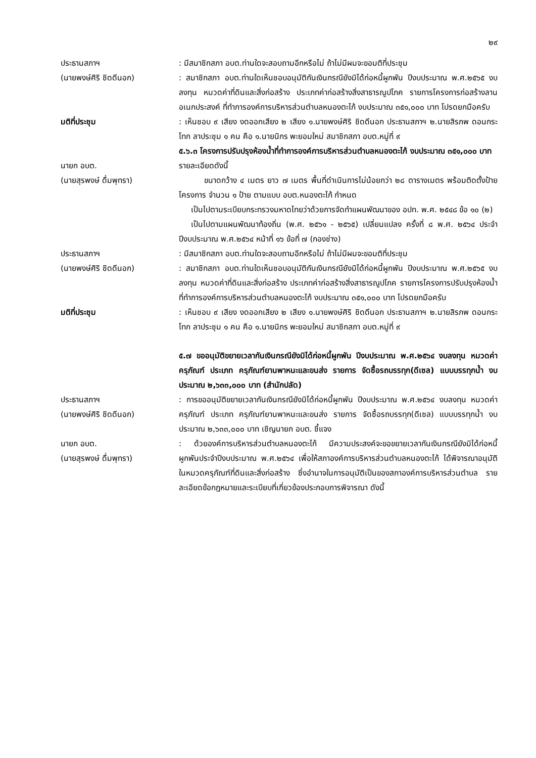๒๙
ประธานสภาฯ
(นายพงษ์ศิริ ชิดดีนอก)
: มีสมาชิกสภา อบต.ท่านใดจะสอบถามอีกหรือไม่ ถ้าไม่มีผมจะขอมติที่ประชุม
: สมาชิกสภา อบต.ท่านใดเห็นชอบอนุมัติกันเงินกรณียังมิได้ก่อหนี้ผูกพัน ปีงบประมาณ พ.ศ.๒๕๖๕ งบลงทุน หมวดค่าที่ดินและสิ่งก่อสร้าง ประเภทค่าก่อสร้างสิ่งสาธารณูปโภค รายการโครงการก่อสร้างลานอเนกประสงค์ ที่ทำการองค์การบริหารส่วนตำบลหนองตะไก้ งบประมาณ ๓๕๑,๐๐๐ บาท โปรดยกมือครับ
มติที่ประชุม : เห็นชอบ ๙ เสียง งดออกเสียง ๒ เสียง ๑.นายพงษ์ศิริ ชิดดีนอก ประธานสภาฯ ๒.นายสิรภพ ดอนกระโทก ลาประชุม ๑ คน คือ ๑.นายนิกร พะยอมใหม่ สมาชิกสภา อบต.หมู่ที่ ๙
๕.๖.๓ โครงการปรับปรุงห้องน้ำที่ทำการองค์การบริหารส่วนตำบลหนองตะไก้ งบประมาณ ๓๕๑,๐๐๐ บาท
นายก อบต.
(นายสุรพงษ์ ดื่มพุทรา)
รายละเอียดดังนี้
ขนาดกว้าง ๔ เมตร ยาว ๗ เมตร พื้นที่ดำเนินการไม่น้อยกว่า ๒๘ ตารางเมตร พร้อมติดตั้งป้ายโครงการ จำนวน ๑ ป้าย ตามแบบ อบต.หนองตะไก้ กำหนด
เป็นไปตามระเบียบกระทรวงมหาดไทยว่าด้วยการจัดทำแผนพัฒนาของ อปท. พ.ศ. ๒๕๔๘ ข้อ ๑๐ (๒)
เป็นไปตามแผนพัฒนาท้องถิ่น (พ.ศ. ๒๕๖๑ - ๒๕๖๕) เปลี่ยนแปลง ครั้งที่ ๘ พ.ศ. ๒๕๖๔ ประจำปีงบประมาณ พ.ศ.๒๕๖๔ หน้าที่ ๑๖ ข้อที่ ๗ (กองช่าง)
ประธานสภาฯ
(นายพงษ์ศิริ ชิดดีนอก)
: มีสมาชิกสภา อบต.ท่านใดจะสอบถามอีกหรือไม่ ถ้าไม่มีผมจะขอมติที่ประชุม
: สมาชิกสภา อบต.ท่านใดเห็นชอบอนุมัติกันเงินกรณียังมิได้ก่อหนี้ผูกพัน ปีงบประมาณ พ.ศ.๒๕๖๕ งบลงทุน หมวดค่าที่ดินและสิ่งก่อสร้าง ประเภทค่าก่อสร้างสิ่งสาธารณูปโภค รายการโครงการปรับปรุงห้องน้ำที่ทำการองค์การบริหารส่วนตำบลหนองตะไก้ งบประมาณ ๓๕๑,๐๐๐ บาท โปรดยกมือครับ
มติที่ประชุม : เห็นชอบ ๙ เสียง งดออกเสียง ๒ เสียง ๑.นายพงษ์ศิริ ชิดดีนอก ประธานสภาฯ ๒.นายสิรภพ ดอนกระโทก ลาประชุม ๑ คน คือ ๑.นายนิกร พะยอมใหม่ สมาชิกสภา อบต.หมู่ที่ ๙
๕.๗ ขออนุมัติขยายเวลากันเงินกรณียังมิได้ก่อหนี้ผูกพัน ปีงบประมาณ พ.ศ.๒๕๖๔ งบลงทุน หมวดค่าครุภัณฑ์ ประเภท ครุภัณฑ์ยานพาหนะและขนส่ง รายการ จัดซื้อรถบรรทุก(ดีเซล) แบบบรรทุกน้ำ งบประมาณ ๒,๖๓๓,๐๐๐ บาท (สำนักปลัด)
ประธานสภาฯ
(นายพงษ์ศิริ ชิดดีนอก)
: การขออนุมัติขยายเวลากันเงินกรณียังมิได้ก่อหนี้ผูกพัน ปีงบประมาณ พ.ศ.๒๕๖๔ งบลงทุน หมวดค่าครุภัณฑ์ ประเภท ครุภัณฑ์ยานพาหนะและขนส่ง รายการ จัดซื้อรถบรรทุก(ดีเซล) แบบบรรทุกน้ำ งบประมาณ ๒,๖๓๓,๐๐๐ บาท เชิญนายก อบต. ชี้แจง
นายก อบต.
(นายสุรพงษ์ ดื่มพุทรา)
: ด้วยองค์การบริหารส่วนตำบลหนองตะไก้ มีความประสงค์จะขอขยายเวลากันเงินกรณียังมิได้ก่อหนี้ผูกพันประจำปีงบประมาณ พ.ศ.๒๕๖๔ เพื่อให้สภาองค์การบริหารส่วนตำบลหนองตะไก้ ได้พิจารณาอนุมัติ ในหมวดครุภัณฑ์ที่ดินและสิ่งก่อสร้าง ซึ่งอำนาจในการอนุมัติเป็นของสภาองค์การบริหารส่วนตำบล รายละเอียดข้อกฎหมายและระเบียบที่เกี่ยวข้องประกอบการพิจารณา ดังนี้